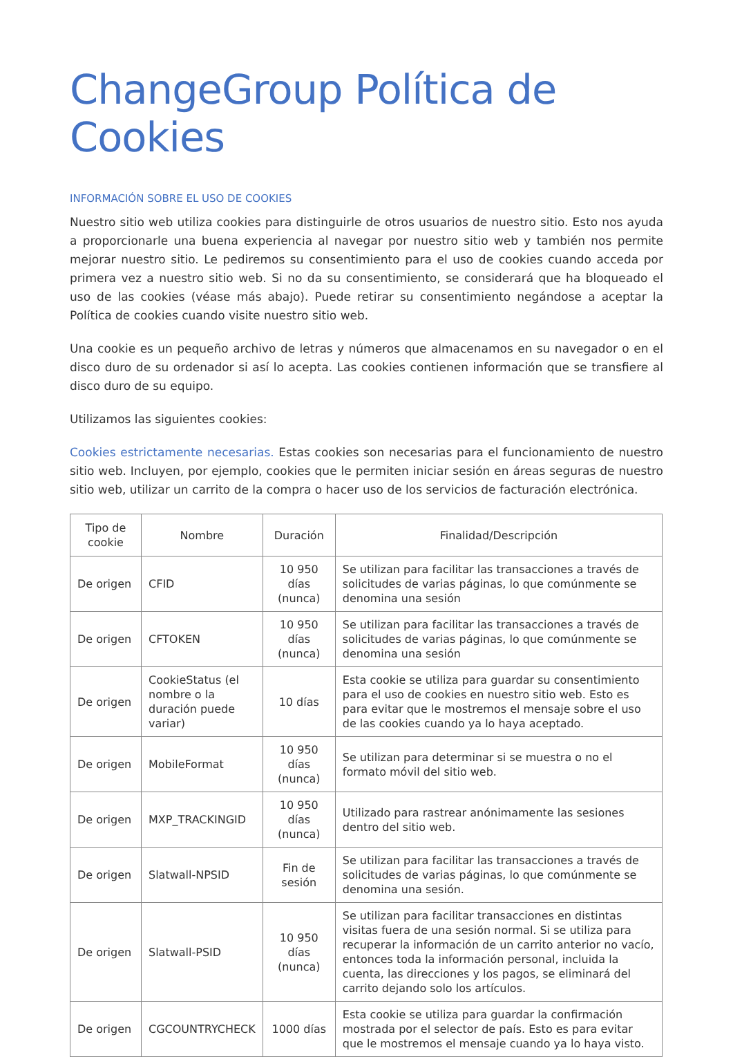ChangeGroup Política de Cookies
INFORMACIÓN SOBRE EL USO DE COOKIES
Nuestro sitio web utiliza cookies para distinguirle de otros usuarios de nuestro sitio. Esto nos ayuda a proporcionarle una buena experiencia al navegar por nuestro sitio web y también nos permite mejorar nuestro sitio. Le pediremos su consentimiento para el uso de cookies cuando acceda por primera vez a nuestro sitio web. Si no da su consentimiento, se considerará que ha bloqueado el uso de las cookies (véase más abajo). Puede retirar su consentimiento negándose a aceptar la Política de cookies cuando visite nuestro sitio web.
Una cookie es un pequeño archivo de letras y números que almacenamos en su navegador o en el disco duro de su ordenador si así lo acepta. Las cookies contienen información que se transfiere al disco duro de su equipo.
Utilizamos las siguientes cookies:
Cookies estrictamente necesarias. Estas cookies son necesarias para el funcionamiento de nuestro sitio web. Incluyen, por ejemplo, cookies que le permiten iniciar sesión en áreas seguras de nuestro sitio web, utilizar un carrito de la compra o hacer uso de los servicios de facturación electrónica.
| Tipo de cookie | Nombre | Duración | Finalidad/Descripción |
| --- | --- | --- | --- |
| De origen | CFID | 10 950 días (nunca) | Se utilizan para facilitar las transacciones a través de solicitudes de varias páginas, lo que comúnmente se denomina una sesión |
| De origen | CFTOKEN | 10 950 días (nunca) | Se utilizan para facilitar las transacciones a través de solicitudes de varias páginas, lo que comúnmente se denomina una sesión |
| De origen | CookieStatus (el nombre o la duración puede variar) | 10 días | Esta cookie se utiliza para guardar su consentimiento para el uso de cookies en nuestro sitio web. Esto es para evitar que le mostremos el mensaje sobre el uso de las cookies cuando ya lo haya aceptado. |
| De origen | MobileFormat | 10 950 días (nunca) | Se utilizan para determinar si se muestra o no el formato móvil del sitio web. |
| De origen | MXP_TRACKINGID | 10 950 días (nunca) | Utilizado para rastrear anónimamente las sesiones dentro del sitio web. |
| De origen | Slatwall-NPSID | Fin de sesión | Se utilizan para facilitar las transacciones a través de solicitudes de varias páginas, lo que comúnmente se denomina una sesión. |
| De origen | Slatwall-PSID | 10 950 días (nunca) | Se utilizan para facilitar transacciones en distintas visitas fuera de una sesión normal. Si se utiliza para recuperar la información de un carrito anterior no vacío, entonces toda la información personal, incluida la cuenta, las direcciones y los pagos, se eliminará del carrito dejando solo los artículos. |
| De origen | CGCOUNTRYCHECK | 1000 días | Esta cookie se utiliza para guardar la confirmación mostrada por el selector de país. Esto es para evitar que le mostremos el mensaje cuando ya lo haya visto. |